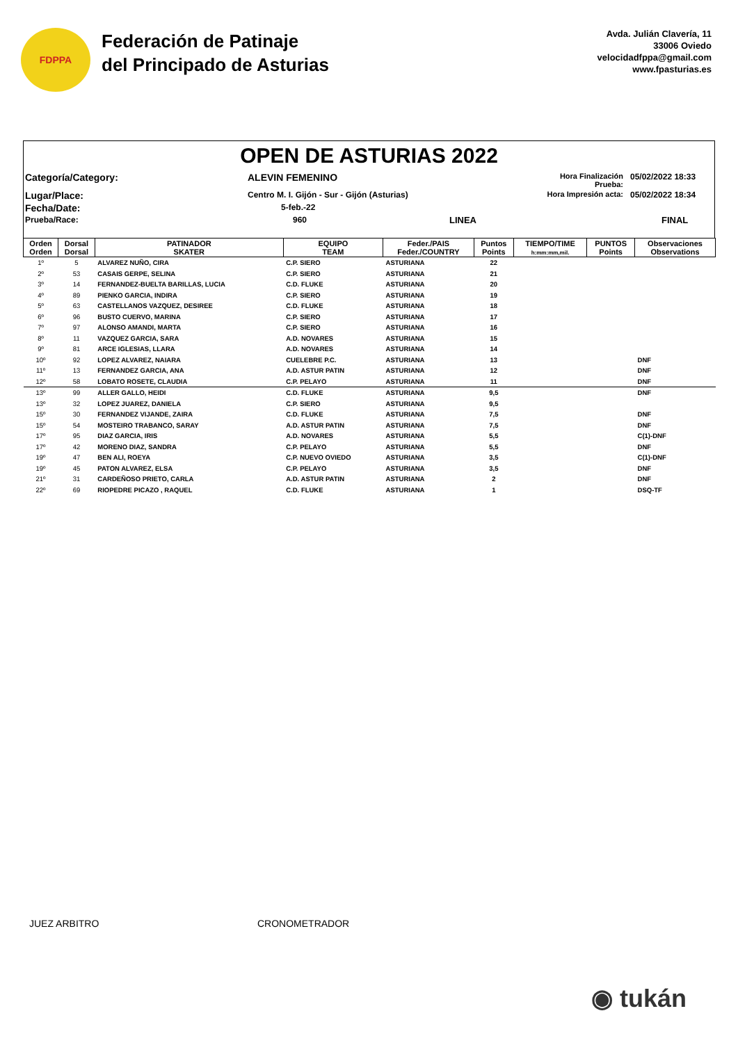FDPPA
Federación de Patinaje
del Principado de Asturias
Avda. Julián Clavería, 11
33006 Oviedo
velocidadfppa@gmail.com
www.fpasturias.es
OPEN DE ASTURIAS 2022
Categoría/Category:
ALEVIN FEMENINO
Hora Finalización Prueba:
05/02/2022 18:33
Lugar/Place:
Centro M. I. Gijón - Sur - Gijón (Asturias)
Hora Impresión acta:
05/02/2022 18:34
Fecha/Date:
5-feb.-22
Prueba/Race:
960
LINEA
FINAL
| Orden Orden | Dorsal Dorsal | PATINADOR SKATER | EQUIPO TEAM | Feder./PAIS Feder./COUNTRY | Puntos Points | TIEMPO/TIME h:mm:mm,mil. | PUNTOS Points | Observaciones Observations |
| --- | --- | --- | --- | --- | --- | --- | --- | --- |
| 1º | 5 | ALVAREZ NUÑO, CIRA | C.P. SIERO | ASTURIANA | 22 | | | |
| 2º | 53 | CASAIS GERPE, SELINA | C.P. SIERO | ASTURIANA | 21 | | | |
| 3º | 14 | FERNANDEZ-BUELTA BARILLAS, LUCIA | C.D. FLUKE | ASTURIANA | 20 | | | |
| 4º | 89 | PIENKO GARCIA, INDIRA | C.P. SIERO | ASTURIANA | 19 | | | |
| 5º | 63 | CASTELLANOS VAZQUEZ, DESIREE | C.D. FLUKE | ASTURIANA | 18 | | | |
| 6º | 96 | BUSTO CUERVO, MARINA | C.P. SIERO | ASTURIANA | 17 | | | |
| 7º | 97 | ALONSO AMANDI, MARTA | C.P. SIERO | ASTURIANA | 16 | | | |
| 8º | 11 | VAZQUEZ GARCIA, SARA | A.D. NOVARES | ASTURIANA | 15 | | | |
| 9º | 81 | ARCE IGLESIAS, LLARA | A.D. NOVARES | ASTURIANA | 14 | | | |
| 10º | 92 | LOPEZ ALVAREZ, NAIARA | CUELEBRE P.C. | ASTURIANA | 13 | | | DNF |
| 11º | 13 | FERNANDEZ GARCIA, ANA | A.D. ASTUR PATIN | ASTURIANA | 12 | | | DNF |
| 12º | 58 | LOBATO ROSETE, CLAUDIA | C.P. PELAYO | ASTURIANA | 11 | | | DNF |
| 13º | 99 | ALLER GALLO, HEIDI | C.D. FLUKE | ASTURIANA | 9,5 | | | DNF |
| 13º | 32 | LOPEZ JUAREZ, DANIELA | C.P. SIERO | ASTURIANA | 9,5 | | | |
| 15º | 30 | FERNANDEZ VIJANDE, ZAIRA | C.D. FLUKE | ASTURIANA | 7,5 | | | DNF |
| 15º | 54 | MOSTEIRO TRABANCO, SARAY | A.D. ASTUR PATIN | ASTURIANA | 7,5 | | | DNF |
| 17º | 95 | DIAZ GARCIA, IRIS | A.D. NOVARES | ASTURIANA | 5,5 | | | C(1)-DNF |
| 17º | 42 | MORENO DIAZ, SANDRA | C.P. PELAYO | ASTURIANA | 5,5 | | | DNF |
| 19º | 47 | BEN ALI, ROEYA | C.P. NUEVO OVIEDO | ASTURIANA | 3,5 | | | C(1)-DNF |
| 19º | 45 | PATON ALVAREZ, ELSA | C.P. PELAYO | ASTURIANA | 3,5 | | | DNF |
| 21º | 31 | CARDEÑOSO PRIETO, CARLA | A.D. ASTUR PATIN | ASTURIANA | 2 | | | DNF |
| 22º | 69 | RIOPEDRE PICAZO , RAQUEL | C.D. FLUKE | ASTURIANA | 1 | | | DSQ-TF |
JUEZ ARBITRO CRONOMETRADOR
◉ tukán